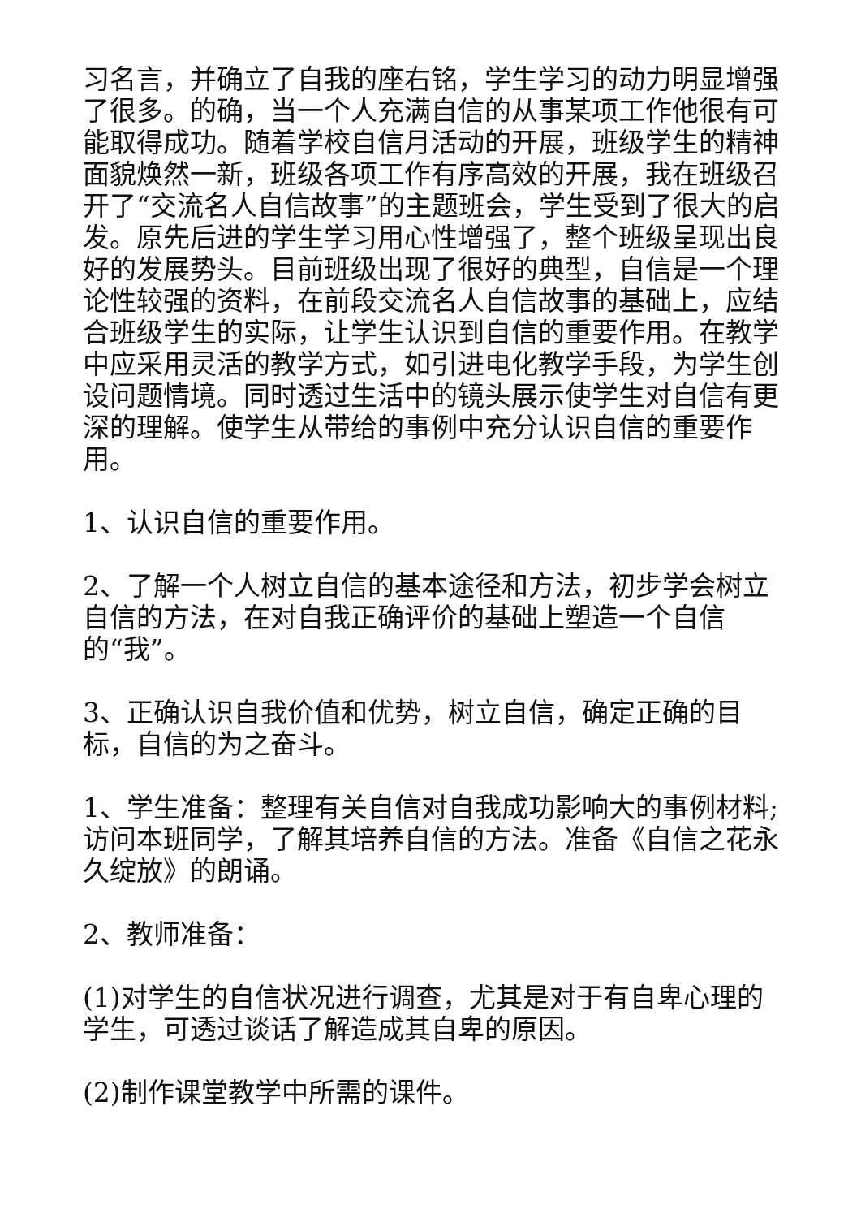习名言，并确立了自我的座右铭，学生学习的动力明显增强了很多。的确，当一个人充满自信的从事某项工作他很有可能取得成功。随着学校自信月活动的开展，班级学生的精神面貌焕然一新，班级各项工作有序高效的开展，我在班级召开了“交流名人自信故事”的主题班会，学生受到了很大的启发。原先后进的学生学习用心性增强了，整个班级呈现出良好的发展势头。目前班级出现了很好的典型，自信是一个理论性较强的资料，在前段交流名人自信故事的基础上，应结合班级学生的实际，让学生认识到自信的重要作用。在教学中应采用灵活的教学方式，如引进电化教学手段，为学生创设问题情境。同时透过生活中的镜头展示使学生对自信有更深的理解。使学生从带给的事例中充分认识自信的重要作用。
1、认识自信的重要作用。
2、了解一个人树立自信的基本途径和方法，初步学会树立自信的方法，在对自我正确评价的基础上塑造一个自信
的“我”。
3、正确认识自我价值和优势，树立自信，确定正确的目标，自信的为之奋斗。
1、学生准备：整理有关自信对自我成功影响大的事例材料;访问本班同学，了解其培养自信的方法。准备《自信之花永久绽放》的朗诵。
2、教师准备：
(1)对学生的自信状况进行调查，尤其是对于有自卑心理的学生，可透过谈话了解造成其自卑的原因。
(2)制作课堂教学中所需的课件。